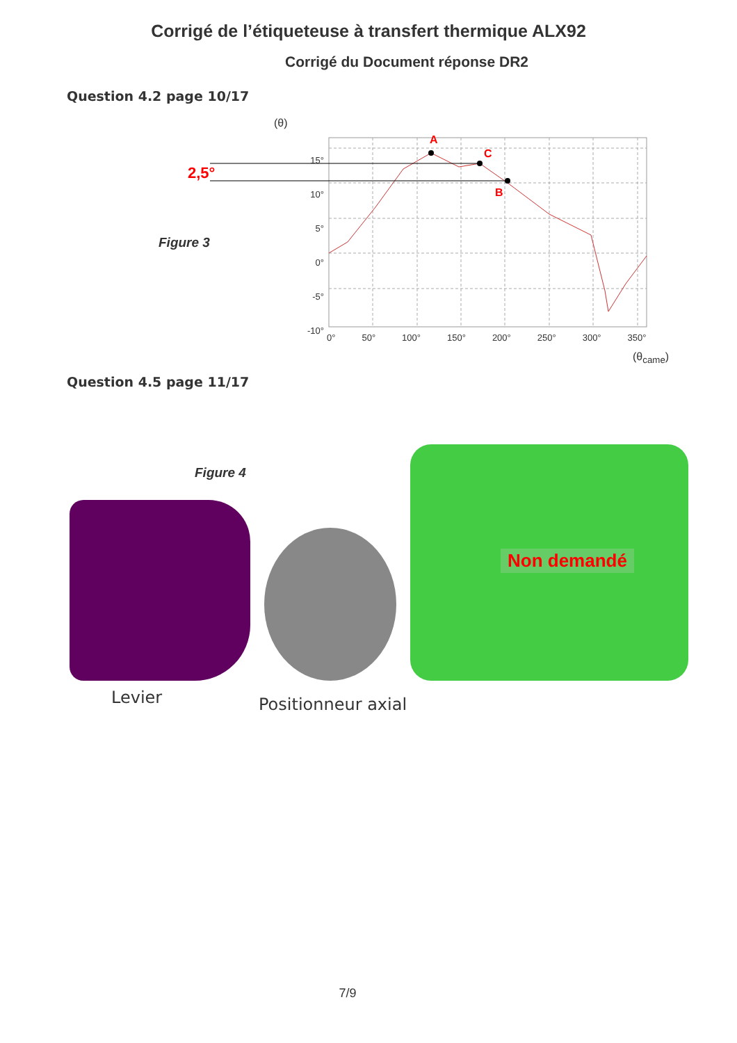Corrigé de l’étiqueteuse à transfert thermique ALX92
Corrigé du Document réponse DR2
Question 4.2 page 10/17
(θ)
2,5°
A
C
B
Figure 3
15°
10°
5°
0°
-5°
-10°
0° 50° 100° 150° 200° 250° 300° 350°
(θ<sub>came</sub>)
Question 4.5 page 11/17
Figure 4
Non demandé
Levier Positionneur axial
7/9